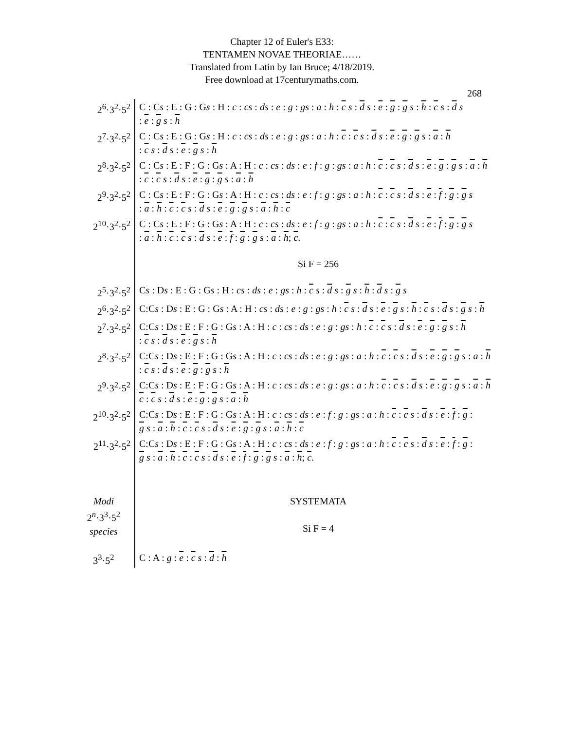Chapter 12 of Euler's E33:
TENTAMEN NOVAE THEORIAE……
Translated from Latin by Ian Bruce; 4/18/2019.
Free download at 17centurymaths.com.
268
| 2<sup>6</sup>·3<sup>2</sup>·5<sup>2</sup> | C : C s : E : G : G s : H : c : cs : ds : e : g : gs : a : h : c s : d s : e : g : g s : h : c s : d s : e : g s : h |
| 2<sup>7</sup>·3<sup>2</sup>·5<sup>2</sup> | C : C s : E : G : G s : H : c : cs : ds : e : g : gs : a : h : c : c s : d s : e : g : g s : a : h : c s : d s : e : g s : h |
| 2<sup>8</sup>·3<sup>2</sup>·5<sup>2</sup> | C : C s : E : F : G : G s : A : H : c : cs : ds : e : f : g : gs : a : h : c : c s : d s : e : g : g s : a : h : c : c s : d s : e : g : g s : a : h |
| 2<sup>9</sup>·3<sup>2</sup>·5<sup>2</sup> | C : C s : E : F : G : G s : A : H : c : cs : ds : e : f : g : gs : a : h : c : c s : d s : e : f : g : g s : a : h : c : c s : d s : e : g : g s : a : h : c |
| 2<sup>10</sup>·3<sup>2</sup>·5<sup>2</sup> | C : C s : E : F : G : G s : A : H : c : cs : ds : e : f : g : gs : a : h : c : c s : d s : e : f : g : g s : a : h : c : c s : d s : e : f : g : g s : a : h ; c . |
| | Si F = 256 |
| 2<sup>5</sup>·3<sup>2</sup>·5<sup>2</sup> | C s : D s : E : G : G s : H : cs : ds : e : gs : h : c s : d s : g s : h : d s : g s |
| 2<sup>6</sup>·3<sup>2</sup>·5<sup>2</sup> | C:C s : D s : E : G : G s : A : H : cs : ds : e : g : gs : h : c s : d s : e : g s : h : c s : d s : g s : h |
| 2<sup>7</sup>·3<sup>2</sup>·5<sup>2</sup> | C:C s : D s : E : F : G : G s : A : H : c : cs : ds : e : g : gs : h : c : c s : d s : e : g : g s : h : c s : d s : e : g s : h |
| 2<sup>8</sup>·3<sup>2</sup>·5<sup>2</sup> | C:C s : D s : E : F : G : G s : A : H : c : cs : ds : e : g : gs : a : h : c : c s : d s : e : g : g s : a : h : c s : d s : e : g : g s : h |
| 2<sup>9</sup>·3<sup>2</sup>·5<sup>2</sup> | C:C s : D s : E : F : G : G s : A : H : c : cs : ds : e : g : gs : a : h : c : c s : d s : e : g : g s : a : h c : c s : d s : e : g : g s : a : h |
| 2<sup>10</sup>·3<sup>2</sup>·5<sup>2</sup> | C:C s : D s : E : F : G : G s : A : H : c : cs : ds : e : f : g : gs : a : h : c : c s : d s : e : f : g : g s : a : h : c : c s : d s : e : g : g s : a : h : c |
| 2<sup>11</sup>·3<sup>2</sup>·5<sup>2</sup> | C:C s : D s : E : F : G : G s : A : H : c : cs : ds : e : f : g : gs : a : h : c : c s : d s : e : f : g : g s : a : h : c : c s : d s : e : f : g : g s : a : h ; c . |
| Modi 2<sup>n</sup>·3<sup>3</sup>·5<sup>2</sup> species | SYSTEMATA Si F = 4 |
| 3<sup>3</sup>·5<sup>2</sup> | C : A : g : e : c s : d : h |